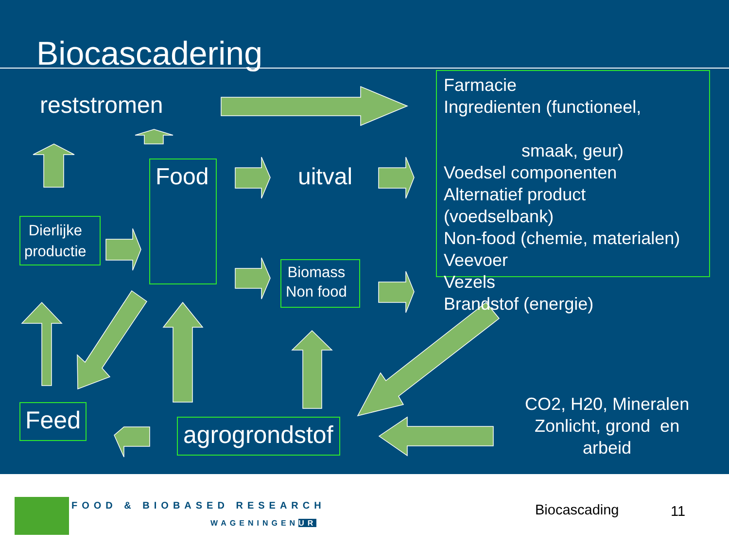Biocascadering
reststromen
Food uitval
Dierlijke
productie
Biomass
Non food
Farmacie
Ingredienten (functioneel,
smaak, geur)
Voedsel componenten
Alternatief product
(voedselbank)
Non-food (chemie, materialen)
Veevoer
Vezels
Brandstof (energie)
Feed
agrogrondstof
CO2, H20, Mineralen
Zonlicht, grond en
arbeid
FOOD & BIOBASED RESEARCH
WAGENINGENUR
Biocascading 11